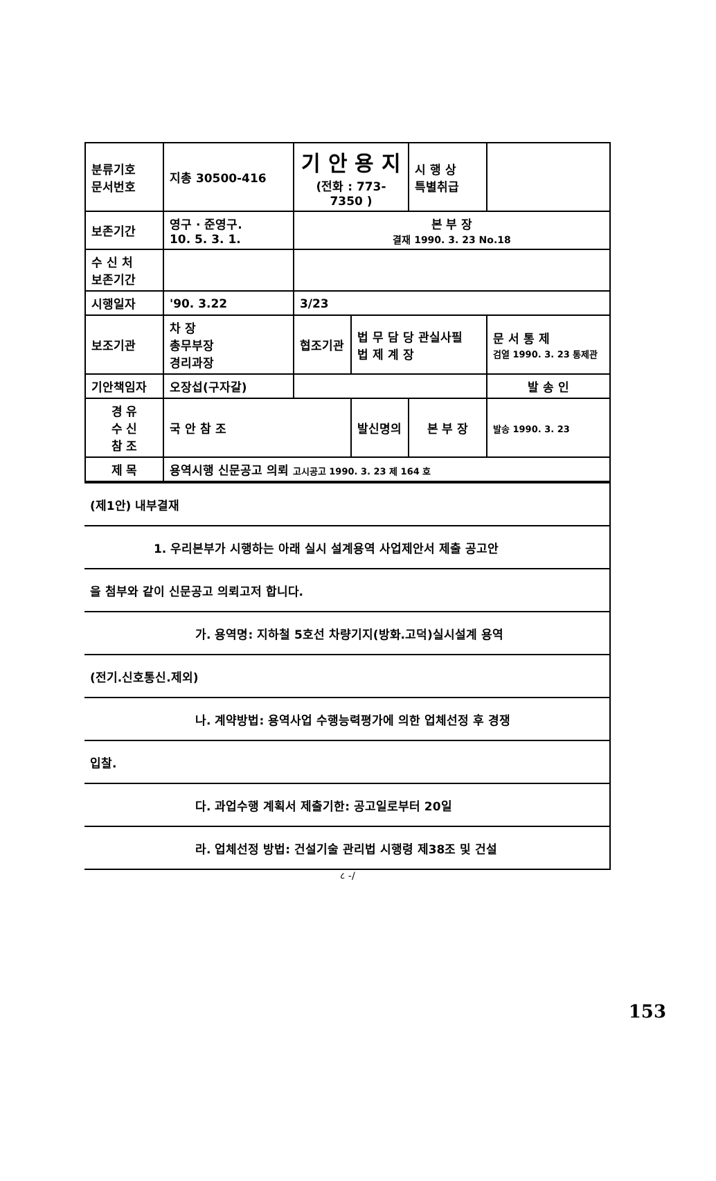| 분류기호 문서번호 | 지총 30500-416 | 기 안 용 지 (전화 : 773-7350 ) | | | 시 행 상 특별취급 | |
| 보존기간 | 영구 · 준영구. 10. 5. 3. 1. | 본 부 장 결재 1990. 3. 23 No.18 | | | | |
| 수 신 처 보존기간 | | | | | | |
| 시행일자 | '90. 3.22 | 3/23 | | | | |
| 보조기관 | 차 장 총무부장 경리과장 | 협조기관 | 법 무 담 당 관실사필 법 제 계 장 | | | 문 서 통 제 검열 1990. 3. 23 통제관 |
| 기안책임자 | 오장섭(구자갈) | | | | | 발 송 인 |
| 경 유 수 신 참 조 | 국 안 참 조 | | 발신명의 | 본 부 장 | | 발송 1990. 3. 23 |
| 제 목 | 용역시행 신문공고 의뢰 고시공고 1990. 3. 23 제 164 호 | | | | | |
| (제1안) 내부결재 |
| 1. 우리본부가 시행하는 아래 실시 설계용역 사업제안서 제출 공고안 |
| 을 첨부와 같이 신문공고 의뢰고저 합니다. |
| 가. 용역명: 지하철 5호선 차량기지(방화.고덕)실시설계 용역 |
| (전기.신호통신.제외) |
| 나. 계약방법: 용역사업 수행능력평가에 의한 업체선정 후 경쟁 |
| 입찰. |
| 다. 과업수행 계획서 제출기한: 공고일로부터 20일 |
| 라. 업체선정 방법: 건설기술 관리법 시행령 제38조 및 건설 |
८ -/
153